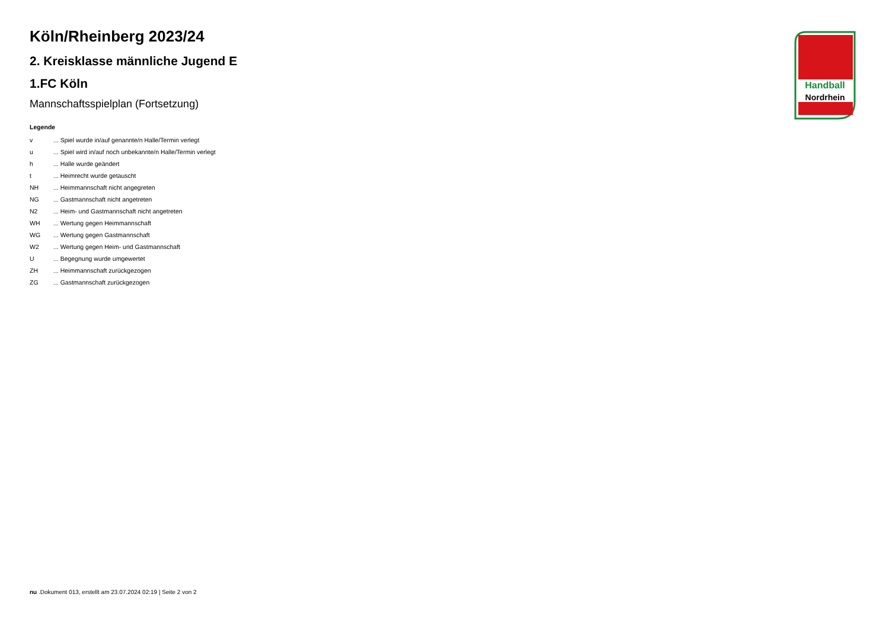Handball
Nordrhein
Köln/Rheinberg 2023/24
2. Kreisklasse männliche Jugend E
1.FC Köln
Mannschaftsspielplan (Fortsetzung)
Legende
| v | ... Spiel wurde in/auf genannte/n Halle/Termin verlegt |
| u | ... Spiel wird in/auf noch unbekannte/n Halle/Termin verlegt |
| h | ... Halle wurde geändert |
| t | ... Heimrecht wurde getauscht |
| NH | ... Heimmannschaft nicht angegreten |
| NG | ... Gastmannschaft nicht angetreten |
| N2 | ... Heim- und Gastmannschaft nicht angetreten |
| WH | ... Wertung gegen Heimmannschaft |
| WG | ... Wertung gegen Gastmannschaft |
| W2 | ... Wertung gegen Heim- und Gastmannschaft |
| U | ... Begegnung wurde umgewertet |
| ZH | ... Heimmannschaft zurückgezogen |
| ZG | ... Gastmannschaft zurückgezogen |
nu .Dokument 013, erstellt am 23.07.2024 02:19 | Seite 2 von 2